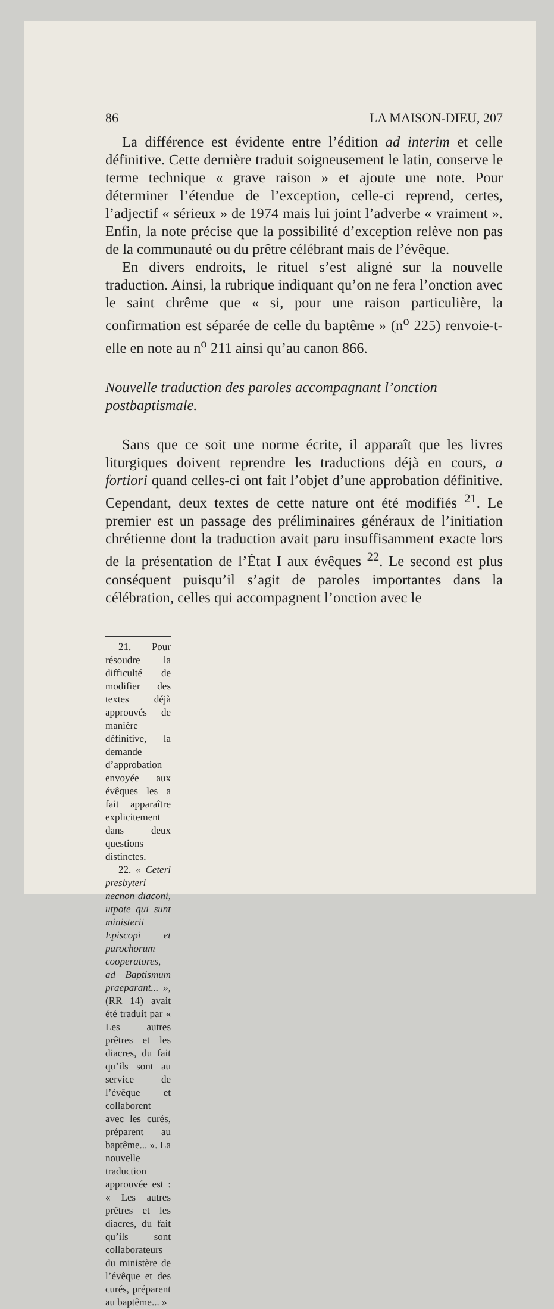86 LA MAISON-DIEU, 207
La différence est évidente entre l’édition ad interim et celle définitive. Cette dernière traduit soigneusement le latin, conserve le terme technique « grave raison » et ajoute une note. Pour déterminer l’étendue de l’exception, celle-ci reprend, certes, l’adjectif « sérieux » de 1974 mais lui joint l’adverbe « vraiment ». Enfin, la note précise que la possibilité d’exception relève non pas de la communauté ou du prêtre célébrant mais de l’évêque.
En divers endroits, le rituel s’est aligné sur la nouvelle traduction. Ainsi, la rubrique indiquant qu’on ne fera l’onction avec le saint chrême que « si, pour une raison particulière, la confirmation est séparée de celle du baptême » (n<sup>o</sup> 225) renvoie-t-elle en note au n<sup>o</sup> 211 ainsi qu’au canon 866.
Nouvelle traduction des paroles accompagnant l’onction postbaptismale.
Sans que ce soit une norme écrite, il apparaît que les livres liturgiques doivent reprendre les traductions déjà en cours, a fortiori quand celles-ci ont fait l’objet d’une approbation définitive. Cependant, deux textes de cette nature ont été modifiés <sup>21</sup>. Le premier est un passage des préliminaires généraux de l’initiation chrétienne dont la traduction avait paru insuffisamment exacte lors de la présentation de l’État I aux évêques <sup>22</sup>. Le second est plus conséquent puisqu’il s’agit de paroles importantes dans la célébration, celles qui accompagnent l’onction avec le
21. Pour résoudre la difficulté de modifier des textes déjà approuvés de manière définitive, la demande d’approbation envoyée aux évêques les a fait apparaître explicitement dans deux questions distinctes.
22. « Ceteri presbyteri necnon diaconi, utpote qui sunt ministerii Episcopi et parochorum cooperatores, ad Baptismum praeparant... », (RR 14) avait été traduit par « Les autres prêtres et les diacres, du fait qu’ils sont au service de l’évêque et collaborent avec les curés, préparent au baptême... ». La nouvelle traduction approuvée est : « Les autres prêtres et les diacres, du fait qu’ils sont collaborateurs du ministère de l’évêque et des curés, préparent au baptême... »